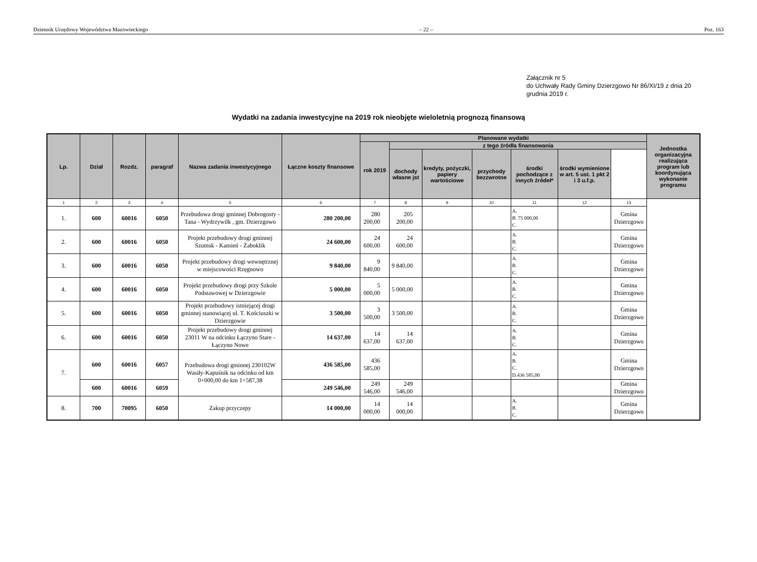Dziennik Urzędowy Województwa Mazowieckiego – 22 – Poz. 163
Załącznik nr 5
do Uchwały Rady Gminy Dzierzgowo Nr 86/XI/19 z dnia 20 grudnia 2019 r.
Wydatki na zadania inwestycyjne na 2019 rok nieobjęte wieloletnią prognozą finansową
| Lp. | Dział | Rozdz. | paragraf | Nazwa zadania inwestycyjnego | Łączne koszty finansowe | Planowane wydatki | | | | | | | Jednostka organizacyjna realizująca program lub koordynująca wykonanie programu |
| --- | --- | --- | --- | --- | --- | --- | --- | --- | --- | --- | --- | --- | --- |
| | | | | | | rok 2019 | z tego źródła finansowania | | | | | | |
| | | | | | | | dochody własne jst | kredyty, pożyczki, papiery wartościowe | przychody bezzwrotne | środki pochodzące z innych źródeł* | środki wymienione w art. 5 ust. 1 pkt 2 i 3 u.f.p. | | |
| 1 | 2 | 3 | 4 | 5 | 6 | 7 | 8 | 9 | 10 | 11 | 12 | 13 | |
| 1. | 600 | 60016 | 6050 | Przebudowa drogi gminnej Dobrogosty - Tana - Wydrzywilk , gm. Dzierzgowo | 280 200,00 | 280 200,00 | 205 200,00 | | | A. B. 75 000,00 C. | | Gmina Dzierzgowo | |
| 2. | 600 | 60016 | 6050 | Projekt przebudowy drogi gminnej Szumsk - Kamień - Żaboklik | 24 600,00 | 24 600,00 | 24 600,00 | | | A. B. C. | | Gmina Dzierzgowo | |
| 3. | 600 | 60016 | 6050 | Projekt przebudowy drogi wewnętrznej w miejscowości Rzęgnowo | 9 840,00 | 9 840,00 | 9 840,00 | | | A. B. C. | | Gmina Dzierzgowo | |
| 4. | 600 | 60016 | 6050 | Projekt przebudowy drogi przy Szkole Podstawowej w Dzierzgowie | 5 000,00 | 5 000,00 | 5 000,00 | | | A. B. C. | | Gmina Dzierzgowo | |
| 5. | 600 | 60016 | 6050 | Projekt przebudowy istniejącej drogi gminnej stanowiącej ul. T. Kościuszki w Dzierzgowie | 3 500,00 | 3 500,00 | 3 500,00 | | | A. B. C. | | Gmina Dzierzgowo | |
| 6. | 600 | 60016 | 6050 | Projekt przebudowy drogi gminnej 23011 W na odcinku Łączyno Stare - Łączyno Nowe | 14 637,00 | 14 637,00 | 14 637,00 | | | A. B. C. | | Gmina Dzierzgowo | |
| 7. | 600 | 60016 | 6057 | Przebudowa drogi gminnej 230102W Wasiły-Kapuśnik na odcinku od km 0+000,00 do km 1+587,38 | 436 585,00 | 436 585,00 | | | | A. B. C. D.436 585,00 | | Gmina Dzierzgowo | |
| | 600 | 60016 | 6059 | | 249 546,00 | 249 546,00 | 249 546,00 | | | | | Gmina Dzierzgowo | |
| 8. | 700 | 70095 | 6050 | Zakup przyczepy | 14 000,00 | 14 000,00 | 14 000,00 | | | A. B. C. | | Gmina Dzierzgowo | |